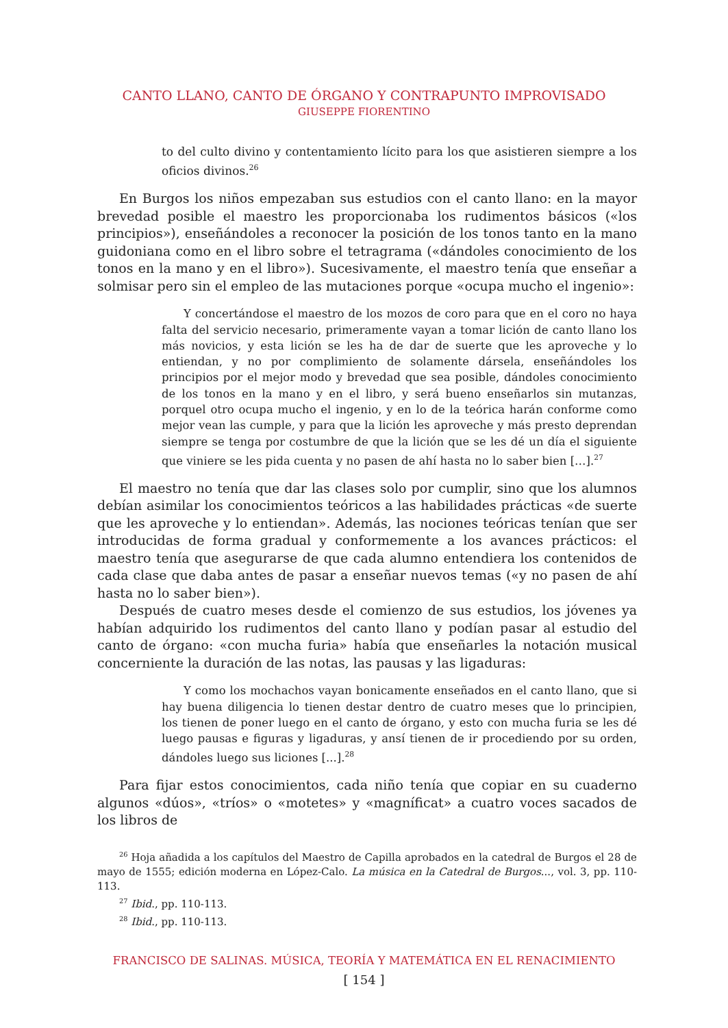CANTO LLANO, CANTO DE ÓRGANO Y CONTRAPUNTO IMPROVISADO
GIUSEPPE FIORENTINO
to del culto divino y contentamiento lícito para los que asistieren siempre a los oficios divinos.<sup>26</sup>
En Burgos los niños empezaban sus estudios con el canto llano: en la mayor brevedad posible el maestro les proporcionaba los rudimentos básicos («los principios»), enseñándoles a reconocer la posición de los tonos tanto en la mano guidoniana como en el libro sobre el tetragrama («dándoles conocimiento de los tonos en la mano y en el libro»). Sucesivamente, el maestro tenía que enseñar a solmisar pero sin el empleo de las mutaciones porque «ocupa mucho el ingenio»:
Y concertándose el maestro de los mozos de coro para que en el coro no haya falta del servicio necesario, primeramente vayan a tomar lición de canto llano los más novicios, y esta lición se les ha de dar de suerte que les aproveche y lo entiendan, y no por complimiento de solamente dársela, enseñándoles los principios por el mejor modo y brevedad que sea posible, dándoles conocimiento de los tonos en la mano y en el libro, y será bueno enseñarlos sin mutanzas, porquel otro ocupa mucho el ingenio, y en lo de la teórica harán conforme como mejor vean las cumple, y para que la lición les aproveche y más presto deprendan siempre se tenga por costumbre de que la lición que se les dé un día el siguiente que viniere se les pida cuenta y no pasen de ahí hasta no lo saber bien […].<sup>27</sup>
El maestro no tenía que dar las clases solo por cumplir, sino que los alumnos debían asimilar los conocimientos teóricos a las habilidades prácticas «de suerte que les aproveche y lo entiendan». Además, las nociones teóricas tenían que ser introducidas de forma gradual y conformemente a los avances prácticos: el maestro tenía que asegurarse de que cada alumno entendiera los contenidos de cada clase que daba antes de pasar a enseñar nuevos temas («y no pasen de ahí hasta no lo saber bien»).
Después de cuatro meses desde el comienzo de sus estudios, los jóvenes ya habían adquirido los rudimentos del canto llano y podían pasar al estudio del canto de órgano: «con mucha furia» había que enseñarles la notación musical concerniente la duración de las notas, las pausas y las ligaduras:
Y como los mochachos vayan bonicamente enseñados en el canto llano, que si hay buena diligencia lo tienen destar dentro de cuatro meses que lo principien, los tienen de poner luego en el canto de órgano, y esto con mucha furia se les dé luego pausas e figuras y ligaduras, y ansí tienen de ir procediendo por su orden, dándoles luego sus liciones [...].<sup>28</sup>
Para fijar estos conocimientos, cada niño tenía que copiar en su cuaderno algunos «dúos», «tríos» o «motetes» y «magníficat» a cuatro voces sacados de los libros de
<sup>26</sup> Hoja añadida a los capítulos del Maestro de Capilla aprobados en la catedral de Burgos el 28 de mayo de 1555; edición moderna en López-Calo. La música en la Catedral de Burgos..., vol. 3, pp. 110-113.
<sup>27</sup> Ibid., pp. 110-113.
<sup>28</sup> Ibid., pp. 110-113.
FRANCISCO DE SALINAS. MÚSICA, TEORÍA Y MATEMÁTICA EN EL RENACIMIENTO
[ 154 ]